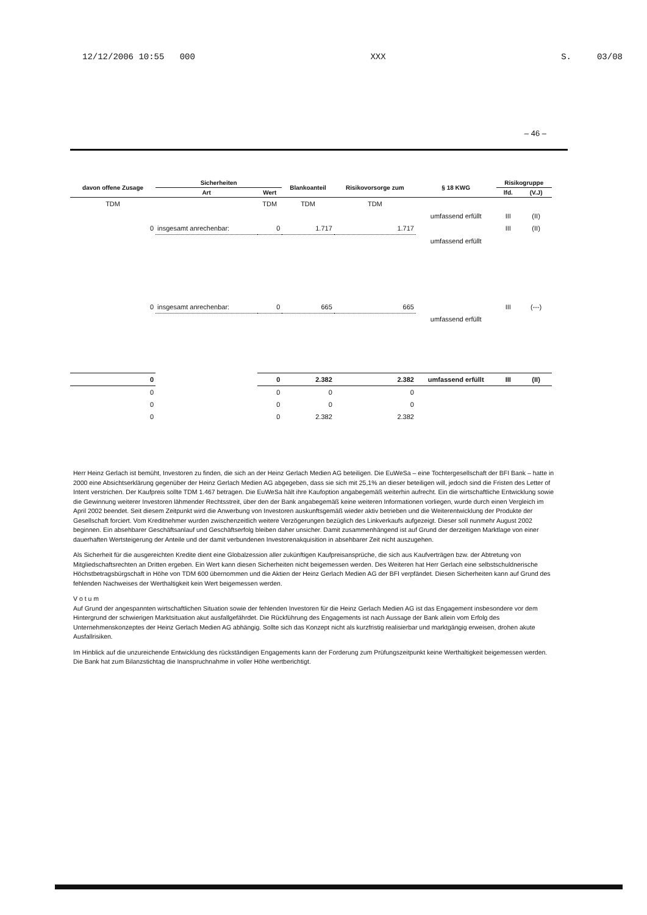12/12/2006 10:55 000 XXX S. 03/08
– 46 –
| davon offene Zusage | Sicherheiten | | Blankoanteil | Risikovorsorge zum | § 18 KWG | Risikogruppe | |
| --- | --- | --- | --- | --- | --- | --- | --- |
| | Art | Wert | | | | lfd. | (V.J) |
| TDM | | TDM | TDM | TDM | | | |
| | | | | | umfassend erfüllt | III | (II) |
| 0 | insgesamt anrechenbar: | 0 | 1.717 | 1.717 | | III | (II) |
| | | | | | umfassend erfüllt | | |
| 0 | insgesamt anrechenbar: | 0 | 665 | 665 | | III | (---) |
| | | | | | umfassend erfüllt | | |
| 0 | | 0 | 2.382 | 2.382 | umfassend erfüllt | III | (II) |
| 0 | | 0 | 0 | 0 | | | |
| 0 | | 0 | 0 | 0 | | | |
| 0 | | 0 | 2.382 | 2.382 | | | |
Herr Heinz Gerlach ist bemüht, Investoren zu finden, die sich an der Heinz Gerlach Medien AG beteiligen. Die EuWeSa – eine Tochtergesellschaft der BFI Bank – hatte in 2000 eine Absichtserklärung gegenüber der Heinz Gerlach Medien AG abgegeben, dass sie sich mit 25,1% an dieser beteiligen will, jedoch sind die Fristen des Letter of Intent verstrichen. Der Kaufpreis sollte TDM 1.467 betragen. Die EuWeSa hält ihre Kaufoption angabegemäß weiterhin aufrecht. Ein die wirtschaftliche Entwicklung sowie die Gewinnung weiterer Investoren lähmender Rechtsstreit, über den der Bank angabegemäß keine weiteren Informationen vorliegen, wurde durch einen Vergleich im April 2002 beendet. Seit diesem Zeitpunkt wird die Anwerbung von Investoren auskunftsgemäß wieder aktiv betrieben und die Weiterentwicklung der Produkte der Gesellschaft forciert. Vom Kreditnehmer wurden zwischenzeitlich weitere Verzögerungen bezüglich des Linkverkaufs aufgezeigt. Dieser soll nunmehr August 2002 beginnen. Ein absehbarer Geschäftsanlauf und Geschäftserfolg bleiben daher unsicher. Damit zusammenhängend ist auf Grund der derzeitigen Marktlage von einer dauerhaften Wertsteigerung der Anteile und der damit verbundenen Investorenakquisition in absehbarer Zeit nicht auszugehen.
Als Sicherheit für die ausgereichten Kredite dient eine Globalzession aller zukünftigen Kaufpreisansprüche, die sich aus Kaufverträgen bzw. der Abtretung von Mitgliedschaftsrechten an Dritten ergeben. Ein Wert kann diesen Sicherheiten nicht beigemessen werden. Des Weiteren hat Herr Gerlach eine selbstschuldnerische Höchstbetragsbürgschaft in Höhe von TDM 600 übernommen und die Aktien der Heinz Gerlach Medien AG der BFI verpfändet. Diesen Sicherheiten kann auf Grund des fehlenden Nachweises der Werthaltigkeit kein Wert beigemessen werden.
V o t u m
Auf Grund der angespannten wirtschaftlichen Situation sowie der fehlenden Investoren für die Heinz Gerlach Medien AG ist das Engagement insbesondere vor dem Hintergrund der schwierigen Marktsituation akut ausfallgefährdet. Die Rückführung des Engagements ist nach Aussage der Bank allein vom Erfolg des Unternehmenskonzeptes der Heinz Gerlach Medien AG abhängig. Sollte sich das Konzept nicht als kurzfristig realisierbar und marktgängig erweisen, drohen akute Ausfallrisiken.
Im Hinblick auf die unzureichende Entwicklung des rückständigen Engagements kann der Forderung zum Prüfungszeitpunkt keine Werthaltigkeit beigemessen werden. Die Bank hat zum Bilanzstichtag die Inanspruchnahme in voller Höhe wertberichtigt.